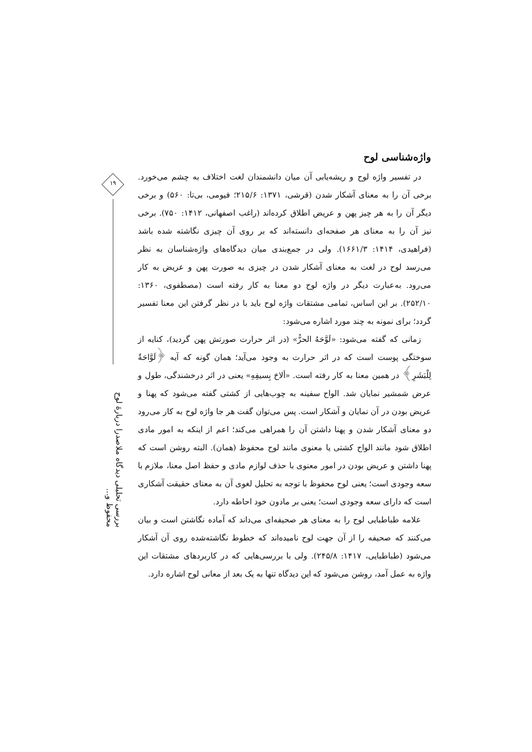واژه‌شناسی لوح
در تفسیر واژه لوح و ریشه‌یابی آن میان دانشمندان لغت اختلاف به چشم می‌خورد. برخی آن را به معنای آشکار شدن (قرشی، ۱۳۷۱: ۲۱۵/۶؛ فیومی، بی‌تا: ۵۶۰) و برخی دیگر آن را به هر چیز پهن و عریض اطلاق کرده‌اند (راغب اصفهانی، ۱۴۱۲: ۷۵۰). برخی نیز آن را به معنای هر صفحه‌ای دانسته‌اند که بر روی آن چیزی نگاشته شده باشد (فراهیدی، ۱۴۱۴: ۱۶۶۱/۳). ولی در جمع‌بندی میان دیدگاه‌های واژه‌شناسان به نظر می‌رسد لوح در لغت به معنای آشکار شدن در چیزی به صورت پهن و عریض به کار می‌رود. به‌عبارت دیگر در واژه لوح دو معنا به کار رفته است (مصطفوی، ۱۳۶۰: ۲۵۲/۱۰). بر این اساس، تمامی مشتقات واژه لوح باید با در نظر گرفتن این معنا تفسیر گردد؛ برای نمونه به چند مورد اشاره می‌شود:
زمانی که گفته می‌شود: «لَوَّحَهُ الحرُّ» (در اثر حرارت صورتش پهن گردید)، کنایه از سوختگی پوست است که در اثر حرارت به وجود می‌آید؛ همان گونه که آیه ﴿لَوَّاحَةٌ لِلْبَشَرِ﴾ در همین معنا به کار رفته است. «ألاحَ بِسیفِهِ» یعنی در اثر درخشندگی، طول و عرض شمشیر نمایان شد. الواح سفینه به چوب‌هایی از کشتی گفته می‌شود که پهنا و عریض بودن در آن نمایان و آشکار است. پس می‌توان گفت هر جا واژه لوح به کار می‌رود دو معنای آشکار شدن و پهنا داشتن آن را همراهی می‌کند؛ اعم از اینکه به امور مادی اطلاق شود مانند الواح کشتی یا معنوی مانند لوح محفوظ (همان). البته روشن است که پهنا داشتن و عریض بودن در امور معنوی با حذف لوازم مادی و حفظ اصل معنا، ملازم با سعه وجودی است؛ یعنی لوح محفوظ با توجه به تحلیل لغوی آن به معنای حقیقت آشکاری است که دارای سعه وجودی است؛ یعنی بر مادون خود احاطه دارد.
علامه طباطبایی لوح را به معنای هر صحیفه‌ای می‌داند که آماده نگاشتن است و بیان می‌کنند که صحیفه را از آن جهت لوح نامیده‌اند که خطوط نگاشته‌شده روی آن آشکار می‌شود (طباطبایی، ۱۴۱۷: ۲۴۵/۸). ولی با بررسی‌هایی که در کاربردهای مشتقات این واژه به عمل آمد، روشن می‌شود که این دیدگاه تنها به یک بعد از معانی لوح اشاره دارد.
۱۹
بررسی تحلیلی دیدگاه ملاصدرا دربارهٔ لوح محفوظ و...